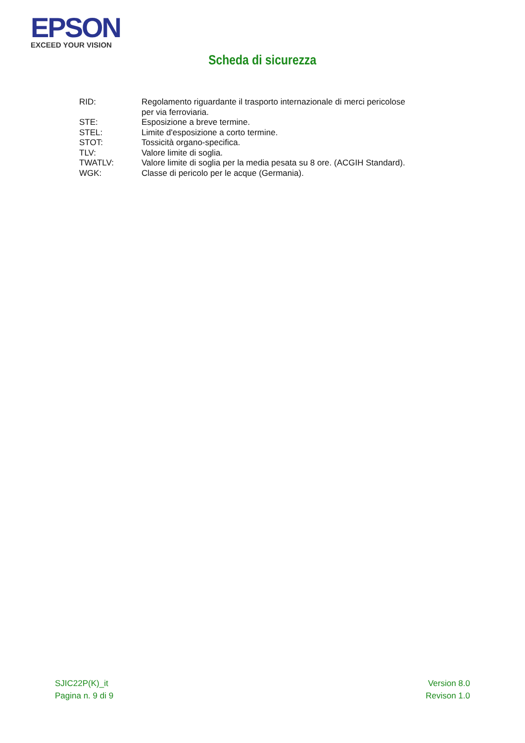EPSON
EXCEED YOUR VISION
Scheda di sicurezza
| RID: | Regolamento riguardante il trasporto internazionale di merci pericolose per via ferroviaria. |
| STE: | Esposizione a breve termine. |
| STEL: | Limite d'esposizione a corto termine. |
| STOT: | Tossicità organo-specifica. |
| TLV: | Valore limite di soglia. |
| TWATLV: | Valore limite di soglia per la media pesata su 8 ore. (ACGIH Standard). |
| WGK: | Classe di pericolo per le acque (Germania). |
SJIC22P(K)_it
Pagina n. 9 di 9
Version 8.0
Revison 1.0